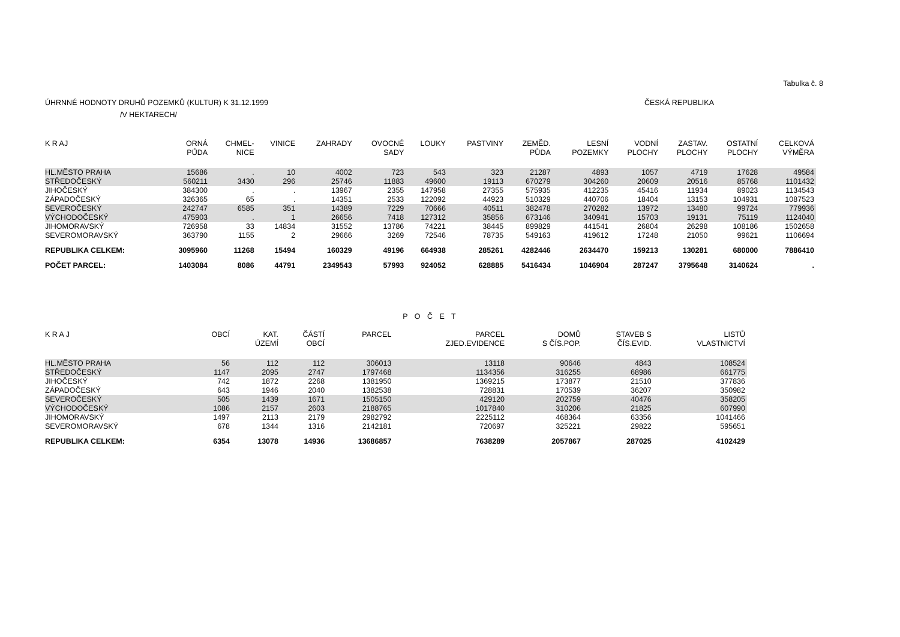Tabulka č. 8
ÚHRNNÉ HODNOTY DRUHŮ POZEMKŮ (KULTUR) K 31.12.1999 ČESKÁ REPUBLIKA
/V HEKTARECH/
| K R AJ | ORNÁ PŮDA | CHMEL- NICE | VINICE | ZAHRADY | OVOCNÉ SADY | LOUKY | PASTVINY | ZEMĚD. PŮDA | LESNÍ POZEMKY | VODNÍ PLOCHY | ZASTAV. PLOCHY | OSTATNÍ PLOCHY | CELKOVÁ VÝMĚRA |
| --- | --- | --- | --- | --- | --- | --- | --- | --- | --- | --- | --- | --- | --- |
| HL.MĚSTO PRAHA | 15686 | . | 10 | 4002 | 723 | 543 | 323 | 21287 | 4893 | 1057 | 4719 | 17628 | 49584 |
| STŘEDOČESKÝ | 560211 | 3430 | 296 | 25746 | 11883 | 49600 | 19113 | 670279 | 304260 | 20609 | 20516 | 85768 | 1101432 |
| JIHOČESKÝ | 384300 | . | . | 13967 | 2355 | 147958 | 27355 | 575935 | 412235 | 45416 | 11934 | 89023 | 1134543 |
| ZÁPADOČESKÝ | 326365 | 65 | . | 14351 | 2533 | 122092 | 44923 | 510329 | 440706 | 18404 | 13153 | 104931 | 1087523 |
| SEVEROČESKÝ | 242747 | 6585 | 351 | 14389 | 7229 | 70666 | 40511 | 382478 | 270282 | 13972 | 13480 | 99724 | 779936 |
| VÝCHODOČESKÝ | 475903 | . | 1 | 26656 | 7418 | 127312 | 35856 | 673146 | 340941 | 15703 | 19131 | 75119 | 1124040 |
| JIHOMORAVSKÝ | 726958 | 33 | 14834 | 31552 | 13786 | 74221 | 38445 | 899829 | 441541 | 26804 | 26298 | 108186 | 1502658 |
| SEVEROMORAVSKÝ | 363790 | 1155 | 2 | 29666 | 3269 | 72546 | 78735 | 549163 | 419612 | 17248 | 21050 | 99621 | 1106694 |
| REPUBLIKA CELKEM: | 3095960 | 11268 | 15494 | 160329 | 49196 | 664938 | 285261 | 4282446 | 2634470 | 159213 | 130281 | 680000 | 7886410 |
| POČET PARCEL: | 1403084 | 8086 | 44791 | 2349543 | 57993 | 924052 | 628885 | 5416434 | 1046904 | 287247 | 3795648 | 3140624 | . |
P O Č E T
| K R A J | OBCÍ | KAT. ÚZEMÍ | ČÁSTÍ OBCÍ | PARCEL | PARCEL ZJED.EVIDENCE | DOMŮ S ČÍS.POP. | STAVEB S ČÍS.EVID. | LISTŮ VLASTNICTVÍ |
| --- | --- | --- | --- | --- | --- | --- | --- | --- |
| HL.MĚSTO PRAHA | 56 | 112 | 112 | 306013 | 13118 | 90646 | 4843 | 108524 |
| STŘEDOČESKÝ | 1147 | 2095 | 2747 | 1797468 | 1134356 | 316255 | 68986 | 661775 |
| JIHOČESKÝ | 742 | 1872 | 2268 | 1381950 | 1369215 | 173877 | 21510 | 377836 |
| ZÁPADOČESKÝ | 643 | 1946 | 2040 | 1382538 | 728831 | 170539 | 36207 | 350982 |
| SEVEROČESKÝ | 505 | 1439 | 1671 | 1505150 | 429120 | 202759 | 40476 | 358205 |
| VÝCHODOČESKÝ | 1086 | 2157 | 2603 | 2188765 | 1017840 | 310206 | 21825 | 607990 |
| JIHOMORAVSKÝ | 1497 | 2113 | 2179 | 2982792 | 2225112 | 468364 | 63356 | 1041466 |
| SEVEROMORAVSKÝ | 678 | 1344 | 1316 | 2142181 | 720697 | 325221 | 29822 | 595651 |
| REPUBLIKA CELKEM: | 6354 | 13078 | 14936 | 13686857 | 7638289 | 2057867 | 287025 | 4102429 |